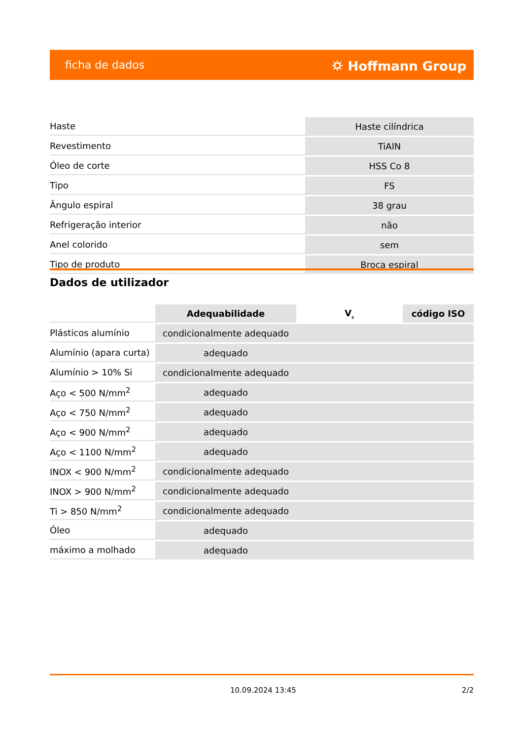ficha de dados ⛭ Hoffmann Group
| Haste | Haste cilíndrica |
| Revestimento | TiAlN |
| Óleo de corte | HSS Co 8 |
| Tipo | FS |
| Ângulo espiral | 38 grau |
| Refrigeração interior | não |
| Anel colorido | sem |
| Tipo de produto | Broca espiral |
Dados de utilizador
| | Adequabilidade | V<sub>c</sub> | código ISO |
| Plásticos alumínio | condicionalmente adequado | | |
| Alumínio (apara curta) | adequado | | |
| Alumínio > 10% Si | condicionalmente adequado | | |
| Aço < 500 N/mm<sup>2</sup> | adequado | | |
| Aço < 750 N/mm<sup>2</sup> | adequado | | |
| Aço < 900 N/mm<sup>2</sup> | adequado | | |
| Aço < 1100 N/mm<sup>2</sup> | adequado | | |
| INOX < 900 N/mm<sup>2</sup> | condicionalmente adequado | | |
| INOX > 900 N/mm<sup>2</sup> | condicionalmente adequado | | |
| Ti > 850 N/mm<sup>2</sup> | condicionalmente adequado | | |
| Óleo | adequado | | |
| máximo a molhado | adequado | | |
10.09.2024 13:45 2/2